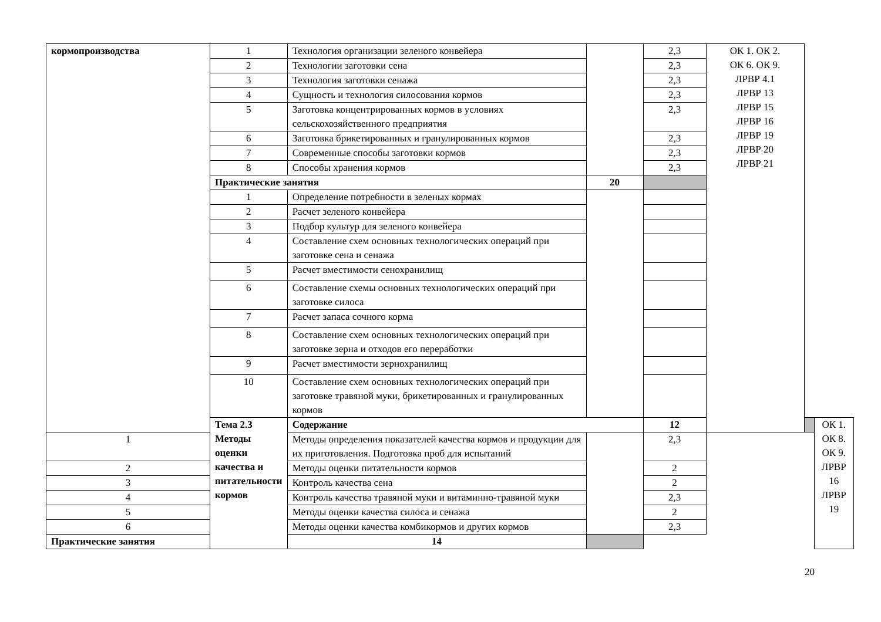| кормопроизводства | 1 | Технология организации зеленого конвейера | | 2,3 | ОК 1. ОК 2. ОК 6. ОК 9. ЛРВР 4.1 ЛРВР 13 ЛРВР 15 ЛРВР 16 ЛРВР 19 ЛРВР 20 ЛРВР 21 | | |
| | 2 | Технологии заготовки сена | | 2,3 | | | |
| | 3 | Технология заготовки сенажа | | 2,3 | | | |
| | 4 | Сущность и технология силосования кормов | | 2,3 | | | |
| | 5 | Заготовка концентрированных кормов в условиях сельскохозяйственного предприятия | | 2,3 | | | |
| | 6 | Заготовка брикетированных и гранулированных кормов | | 2,3 | | | |
| | 7 | Современные способы заготовки кормов | | 2,3 | | | |
| | 8 | Способы хранения кормов | | 2,3 | | | |
| | Практические занятия | | 20 | | | | |
| | 1 | Определение потребности в зеленых кормах | | | | | |
| | 2 | Расчет зеленого конвейера | | | | | |
| | 3 | Подбор культур для зеленого конвейера | | | | | |
| | 4 | Составление схем основных технологических операций при заготовке сена и сенажа | | | | | |
| | 5 | Расчет вместимости сенохранилищ | | | | | |
| | 6 | Составление схемы основных технологических операций при заготовке силоса | | | | | |
| | 7 | Расчет запаса сочного корма | | | | | |
| | 8 | Составление схем основных технологических операций при заготовке зерна и отходов его переработки | | | | | |
| | 9 | Расчет вместимости зернохранилищ | | | | | |
| | 10 | Составление схем основных технологических операций при заготовке травяной муки, брикетированных и гранулированных кормов | | | | | |
| | Тема 2.3 Методы оценки качества и питательности кормов | Содержание | | 12 | | | ОК 1. ОК 8. ОК 9. ЛРВР 16 ЛРВР 19 |
| 1 | | Методы определения показателей качества кормов и продукции для их приготовления. Подготовка проб для испытаний | | 2,3 | | | |
| 2 | | Методы оценки питательности кормов | | 2 | | | |
| 3 | | Контроль качества сена | | 2 | | | |
| 4 | | Контроль качества травяной муки и витаминно-травяной муки | | 2,3 | | | |
| 5 | | Методы оценки качества силоса и сенажа | | 2 | | | |
| 6 | | Методы оценки качества комбикормов и других кормов | | 2,3 | | | |
| Практические занятия | | 14 | | | | | |
20